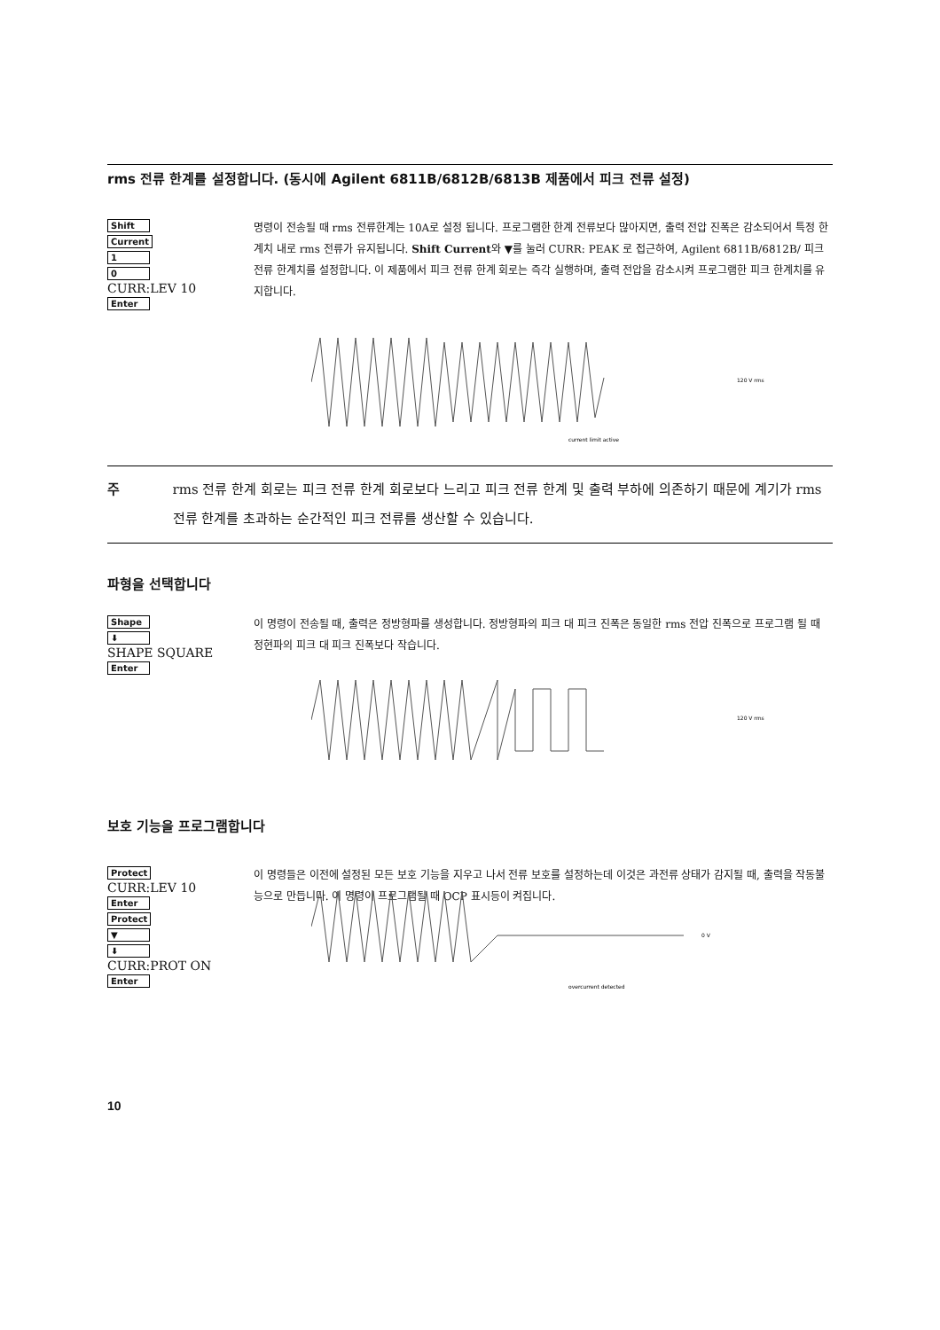rms 전류 한계를 설정합니다. (동시에 Agilent 6811B/6812B/6813B 제품에서 피크 전류 설정)
Shift
Current
1
0
CURR:LEV 10
Enter
명령이 전송될 때 rms 전류한계는 10A로 설정 됩니다. 프로그램한 한계 전류보다 많아지면, 출력 전압 진폭은 감소되어서 특정 한계치 내로 rms 전류가 유지됩니다. Shift Current와 ▼를 눌러 CURR: PEAK 로 접근하여, Agilent 6811B/6812B/ 피크 전류 한계치를 설정합니다. 이 제품에서 피크 전류 한계 회로는 즉각 실행하며, 출력 전압을 감소시켜 프로그램한 피크 한계치를 유지합니다.
120 V rms
current limit active
주 rms 전류 한계 회로는 피크 전류 한계 회로보다 느리고 피크 전류 한계 및 출력 부하에 의존하기 때문에 계기가 rms 전류 한계를 초과하는 순간적인 피크 전류를 생산할 수 있습니다.
파형을 선택합니다
Shape
⬇
SHAPE SQUARE
Enter
이 명령이 전송될 때, 출력은 정방형파를 생성합니다. 정방형파의 피크 대 피크 진폭은 동일한 rms 전압 진폭으로 프로그램 될 때 정현파의 피크 대 피크 진폭보다 작습니다.
120 V rms
보호 기능을 프로그램합니다
Protect
CURR:LEV 10
Enter
Protect
▼
⬇
CURR:PROT ON
Enter
이 명령들은 이전에 설정된 모든 보호 기능을 지우고 나서 전류 보호를 설정하는데 이것은 과전류 상태가 감지될 때, 출력을 작동불능으로 만듭니다. 이 명령이 프로그램될 때 OCP 표시등이 켜집니다.
0 V
overcurrent detected
10